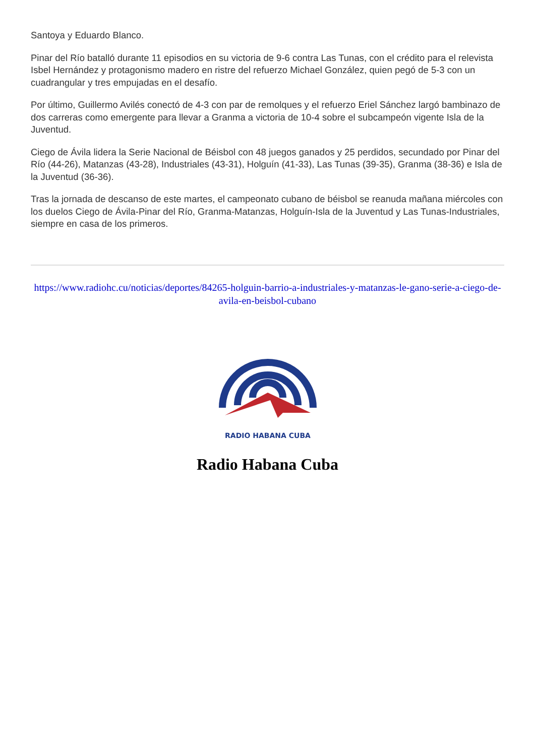Santoya y Eduardo Blanco.
Pinar del Río batalló durante 11 episodios en su victoria de 9-6 contra Las Tunas, con el crédito para el relevista Isbel Hernández y protagonismo madero en ristre del refuerzo Michael González, quien pegó de 5-3 con un cuadrangular y tres empujadas en el desafío.
Por último, Guillermo Avilés conectó de 4-3 con par de remolques y el refuerzo Eriel Sánchez largó bambinazo de dos carreras como emergente para llevar a Granma a victoria de 10-4 sobre el subcampeón vigente Isla de la Juventud.
Ciego de Ávila lidera la Serie Nacional de Béisbol con 48 juegos ganados y 25 perdidos, secundado por Pinar del Río (44-26), Matanzas (43-28), Industriales (43-31), Holguín (41-33), Las Tunas (39-35), Granma (38-36) e Isla de la Juventud (36-36).
Tras la jornada de descanso de este martes, el campeonato cubano de béisbol se reanuda mañana miércoles con los duelos Ciego de Ávila-Pinar del Río, Granma-Matanzas, Holguín-Isla de la Juventud y Las Tunas-Industriales, siempre en casa de los primeros.
https://www.radiohc.cu/noticias/deportes/84265-holguin-barrio-a-industriales-y-matanzas-le-gano-serie-a-ciego-de-avila-en-beisbol-cubano
RADIO HABANA CUBA
Radio Habana Cuba